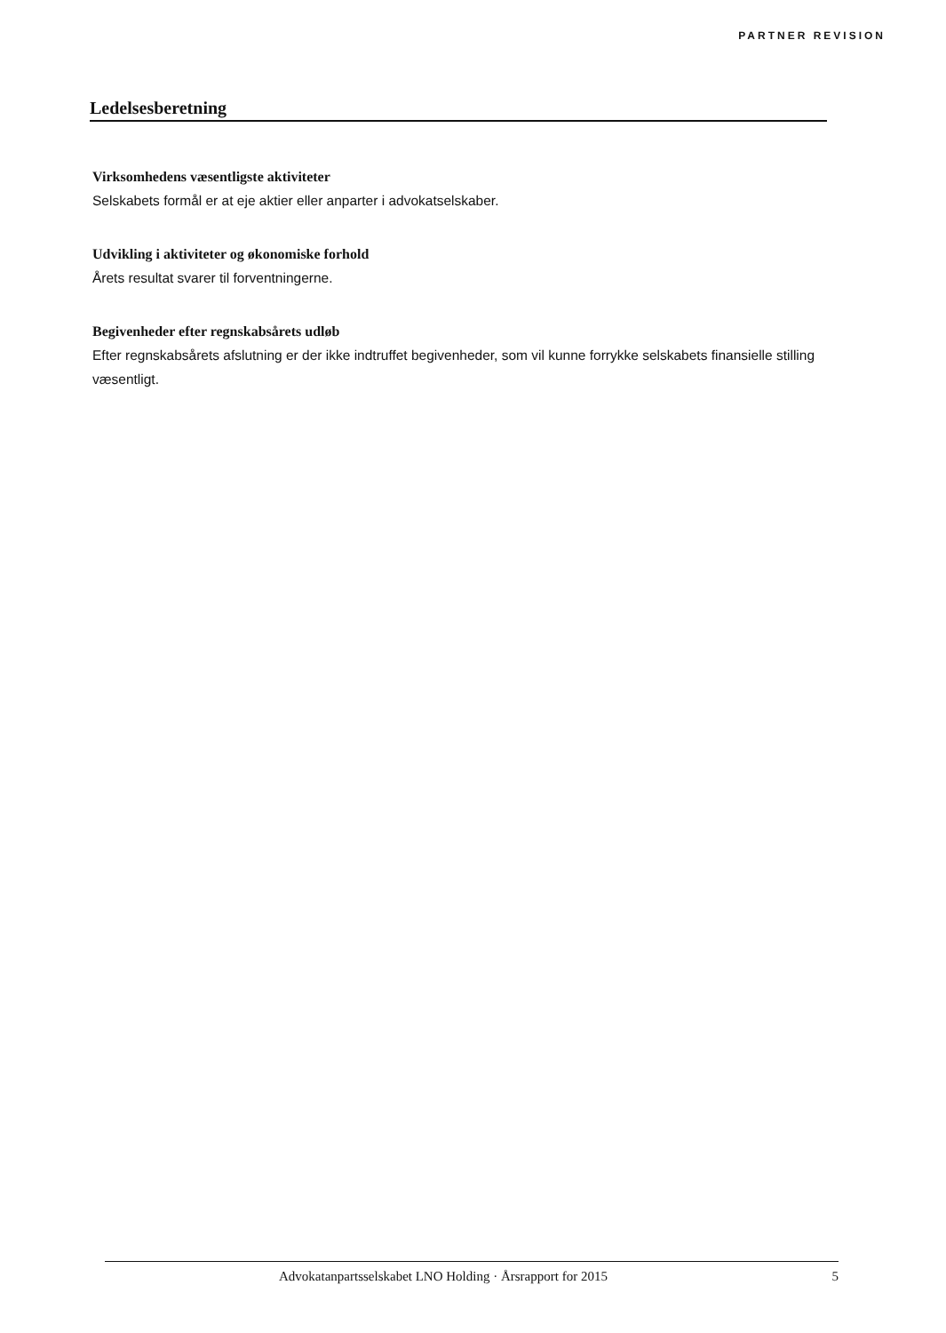PARTNER REVISION
Ledelsesberetning
Virksomhedens væsentligste aktiviteter
Selskabets formål er at eje aktier eller anparter i advokatselskaber.
Udvikling i aktiviteter og økonomiske forhold
Årets resultat svarer til forventningerne.
Begivenheder efter regnskabsårets udløb
Efter regnskabsårets afslutning er der ikke indtruffet begivenheder, som vil kunne forrykke selskabets finansielle stilling væsentligt.
Advokatanpartsselskabet LNO Holding · Årsrapport for 2015 5